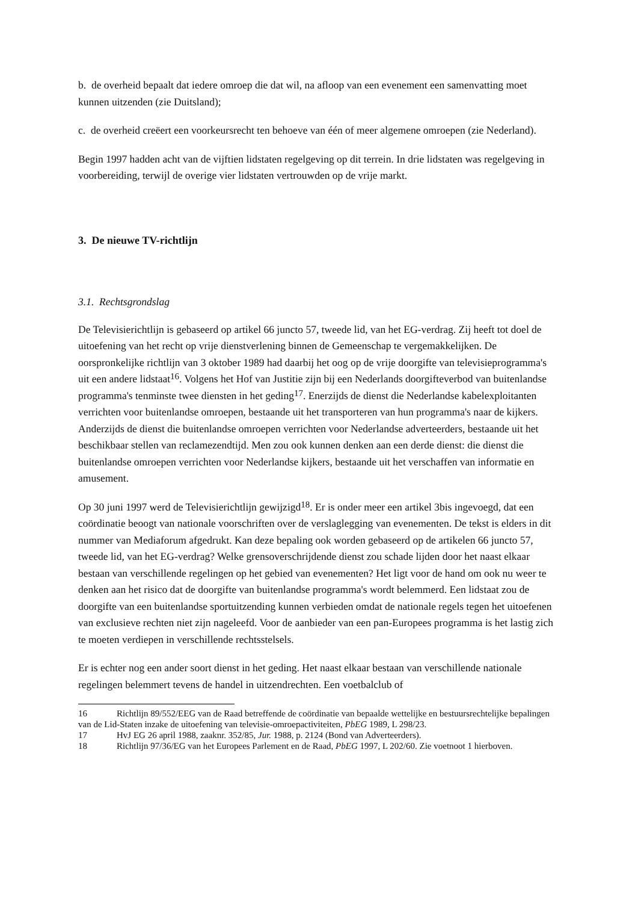b. de overheid bepaalt dat iedere omroep die dat wil, na afloop van een evenement een samenvatting moet kunnen uitzenden (zie Duitsland);
c. de overheid creëert een voorkeursrecht ten behoeve van één of meer algemene omroepen (zie Nederland).
Begin 1997 hadden acht van de vijftien lidstaten regelgeving op dit terrein. In drie lidstaten was regelgeving in voorbereiding, terwijl de overige vier lidstaten vertrouwden op de vrije markt.
3. De nieuwe TV-richtlijn
3.1. Rechtsgrondslag
De Televisierichtlijn is gebaseerd op artikel 66 juncto 57, tweede lid, van het EG-verdrag. Zij heeft tot doel de uitoefening van het recht op vrije dienstverlening binnen de Gemeenschap te vergemakkelijken. De oorspronkelijke richtlijn van 3 oktober 1989 had daarbij het oog op de vrije doorgifte van televisieprogramma's uit een andere lidstaat<sup>16</sup>. Volgens het Hof van Justitie zijn bij een Nederlands doorgifteverbod van buitenlandse programma's tenminste twee diensten in het geding<sup>17</sup>. Enerzijds de dienst die Nederlandse kabelexploitanten verrichten voor buitenlandse omroepen, bestaande uit het transporteren van hun programma's naar de kijkers. Anderzijds de dienst die buitenlandse omroepen verrichten voor Nederlandse adverteerders, bestaande uit het beschikbaar stellen van reclamezendtijd. Men zou ook kunnen denken aan een derde dienst: die dienst die buitenlandse omroepen verrichten voor Nederlandse kijkers, bestaande uit het verschaffen van informatie en amusement.
Op 30 juni 1997 werd de Televisierichtlijn gewijzigd<sup>18</sup>. Er is onder meer een artikel 3bis ingevoegd, dat een coördinatie beoogt van nationale voorschriften over de verslaglegging van evenementen. De tekst is elders in dit nummer van Mediaforum afgedrukt. Kan deze bepaling ook worden gebaseerd op de artikelen 66 juncto 57, tweede lid, van het EG-verdrag? Welke grensoverschrijdende dienst zou schade lijden door het naast elkaar bestaan van verschillende regelingen op het gebied van evenementen? Het ligt voor de hand om ook nu weer te denken aan het risico dat de doorgifte van buitenlandse programma's wordt belemmerd. Een lidstaat zou de doorgifte van een buitenlandse sportuitzending kunnen verbieden omdat de nationale regels tegen het uitoefenen van exclusieve rechten niet zijn nageleefd. Voor de aanbieder van een pan-Europees programma is het lastig zich te moeten verdiepen in verschillende rechtsstelsels.
Er is echter nog een ander soort dienst in het geding. Het naast elkaar bestaan van verschillende nationale regelingen belemmert tevens de handel in uitzendrechten. Een voetbalclub of
16 Richtlijn 89/552/EEG van de Raad betreffende de coördinatie van bepaalde wettelijke en bestuursrechtelijke bepalingen van de Lid-Staten inzake de uitoefening van televisie-omroepactiviteiten, PbEG 1989, L 298/23.
17 HvJ EG 26 april 1988, zaaknr. 352/85, Jur. 1988, p. 2124 (Bond van Adverteerders).
18 Richtlijn 97/36/EG van het Europees Parlement en de Raad, PbEG 1997, L 202/60. Zie voetnoot 1 hierboven.